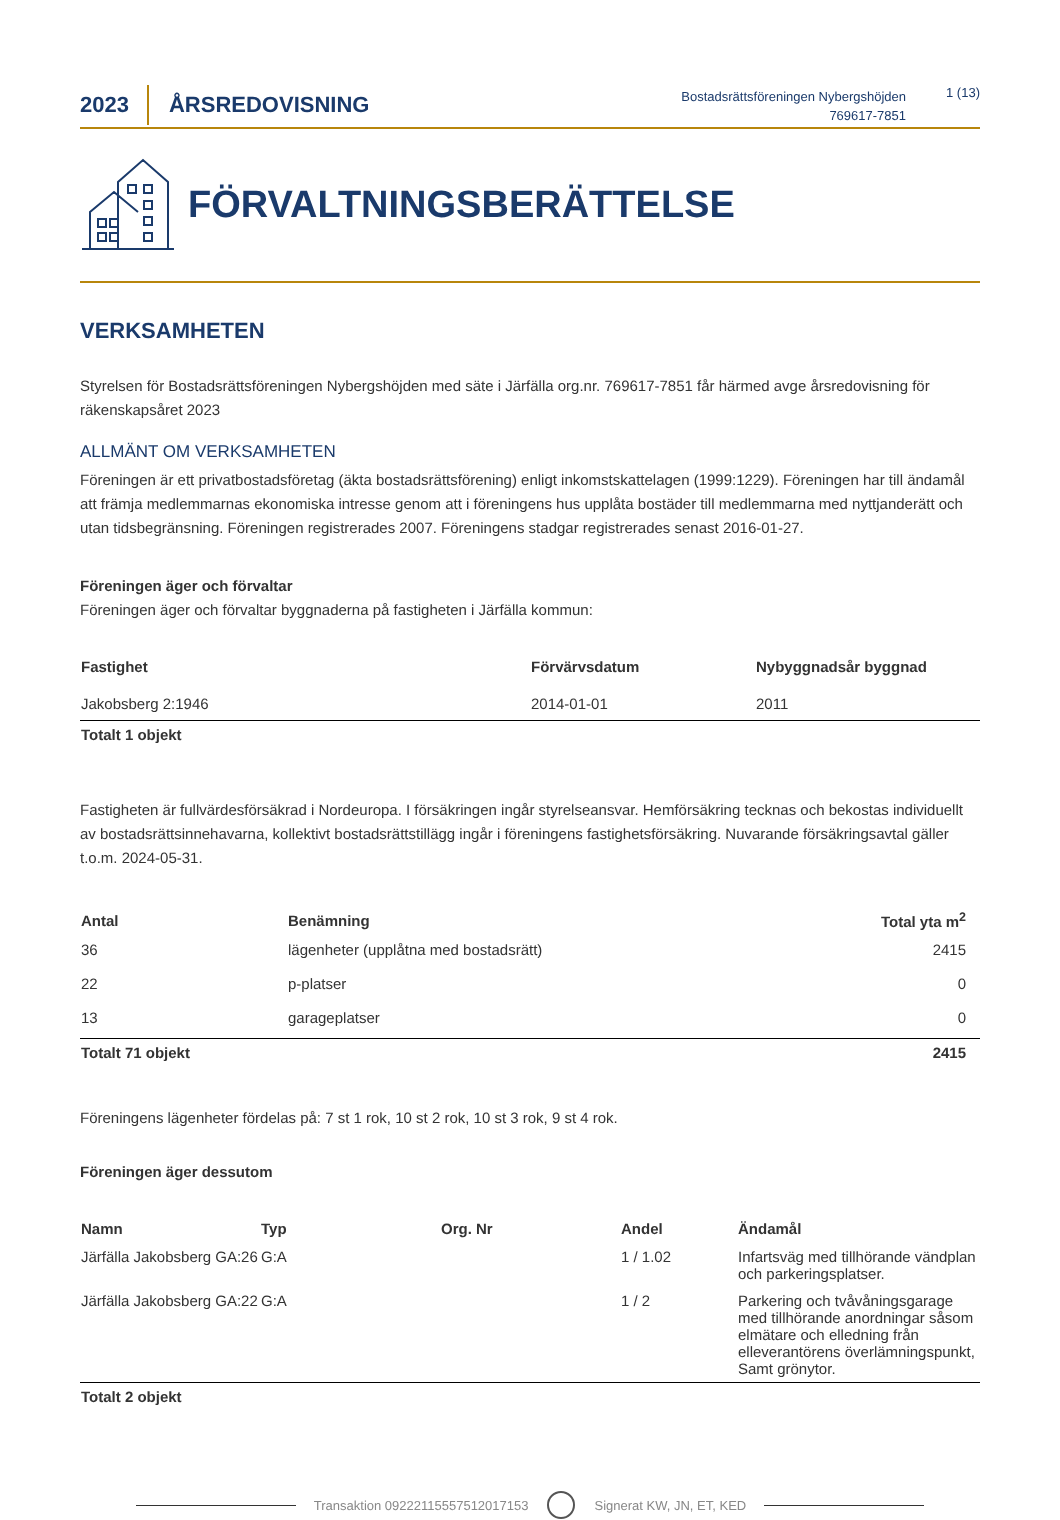2023
ÅRSREDOVISNING
Bostadsrättsföreningen Nybergshöjden
769617-7851
1 (13)
FÖRVALTNINGSBERÄTTELSE
VERKSAMHETEN
Styrelsen för Bostadsrättsföreningen Nybergshöjden med säte i Järfälla org.nr. 769617-7851 får härmed avge årsredovisning för räkenskapsåret 2023
ALLMÄNT OM VERKSAMHETEN
Föreningen är ett privatbostadsföretag (äkta bostadsrättsförening) enligt inkomstskattelagen (1999:1229). Föreningen har till ändamål att främja medlemmarnas ekonomiska intresse genom att i föreningens hus upplåta bostäder till medlemmarna med nyttjanderätt och utan tidsbegränsning. Föreningen registrerades 2007. Föreningens stadgar registrerades senast 2016-01-27.
Föreningen äger och förvaltar
Föreningen äger och förvaltar byggnaderna på fastigheten i Järfälla kommun:
| Fastighet | Förvärvsdatum | Nybyggnadsår byggnad |
| --- | --- | --- |
| Jakobsberg 2:1946 | 2014-01-01 | 2011 |
| Totalt 1 objekt | | |
Fastigheten är fullvärdesförsäkrad i Nordeuropa. I försäkringen ingår styrelseansvar. Hemförsäkring tecknas och bekostas individuellt av bostadsrättsinnehavarna, kollektivt bostadsrättstillägg ingår i föreningens fastighetsförsäkring. Nuvarande försäkringsavtal gäller t.o.m. 2024-05-31.
| Antal | Benämning | Total yta m<sup>2</sup> |
| --- | --- | --- |
| 36 | lägenheter (upplåtna med bostadsrätt) | 2415 |
| 22 | p-platser | 0 |
| 13 | garageplatser | 0 |
| Totalt 71 objekt | | 2415 |
Föreningens lägenheter fördelas på: 7 st 1 rok, 10 st 2 rok, 10 st 3 rok, 9 st 4 rok.
Föreningen äger dessutom
| Namn | Typ | Org. Nr | Andel | Ändamål |
| --- | --- | --- | --- | --- |
| Järfälla Jakobsberg GA:26 | G:A | | 1 / 1.02 | Infartsväg med tillhörande vändplan och parkeringsplatser. |
| Järfälla Jakobsberg GA:22 | G:A | | 1 / 2 | Parkering och tvåvåningsgarage med tillhörande anordningar såsom elmätare och elledning från elleverantörens överlämningspunkt, Samt grönytor. |
| Totalt 2 objekt | | | | |
Transaktion 09222115557512017153 Signerat KW, JN, ET, KED